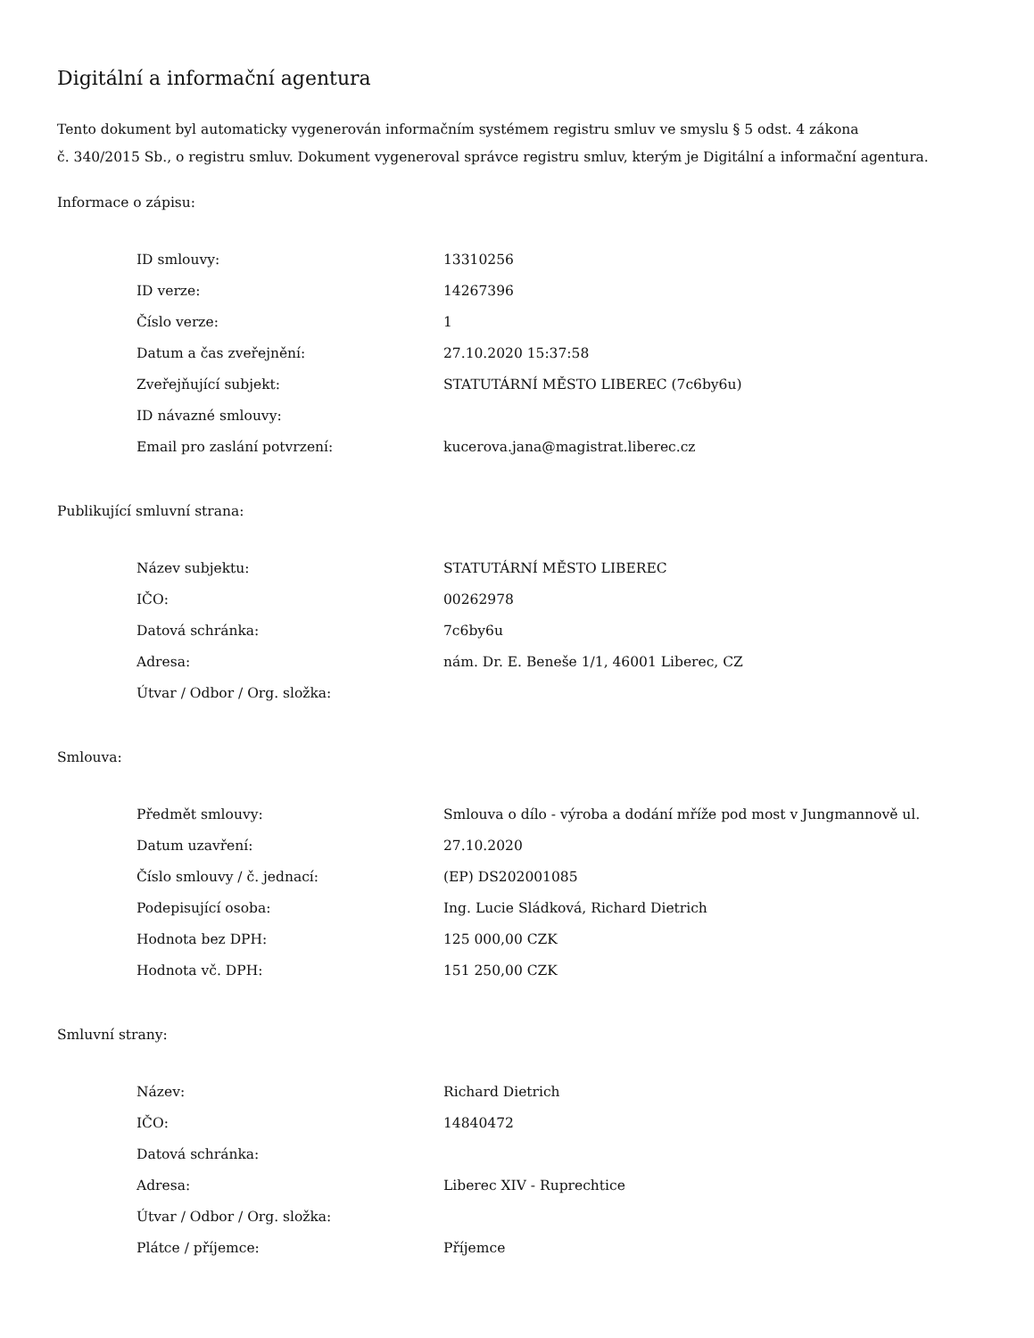Digitální a informační agentura
Tento dokument byl automaticky vygenerován informačním systémem registru smluv ve smyslu § 5 odst. 4 zákona
č. 340/2015 Sb., o registru smluv. Dokument vygeneroval správce registru smluv, kterým je Digitální a informační agentura.
Informace o zápisu:
| ID smlouvy: | 13310256 |
| ID verze: | 14267396 |
| Číslo verze: | 1 |
| Datum a čas zveřejnění: | 27.10.2020 15:37:58 |
| Zveřejňující subjekt: | STATUTÁRNÍ MĚSTO LIBEREC (7c6by6u) |
| ID návazné smlouvy: | |
| Email pro zaslání potvrzení: | kucerova.jana@magistrat.liberec.cz |
Publikující smluvní strana:
| Název subjektu: | STATUTÁRNÍ MĚSTO LIBEREC |
| IČO: | 00262978 |
| Datová schránka: | 7c6by6u |
| Adresa: | nám. Dr. E. Beneše 1/1, 46001 Liberec, CZ |
| Útvar / Odbor / Org. složka: | |
Smlouva:
| Předmět smlouvy: | Smlouva o dílo - výroba a dodání mříže pod most v Jungmannově ul. |
| Datum uzavření: | 27.10.2020 |
| Číslo smlouvy / č. jednací: | (EP) DS202001085 |
| Podepisující osoba: | Ing. Lucie Sládková, Richard Dietrich |
| Hodnota bez DPH: | 125 000,00 CZK |
| Hodnota vč. DPH: | 151 250,00 CZK |
Smluvní strany:
| Název: | Richard Dietrich |
| IČO: | 14840472 |
| Datová schránka: | |
| Adresa: | Liberec XIV - Ruprechtice |
| Útvar / Odbor / Org. složka: | |
| Plátce / příjemce: | Příjemce |